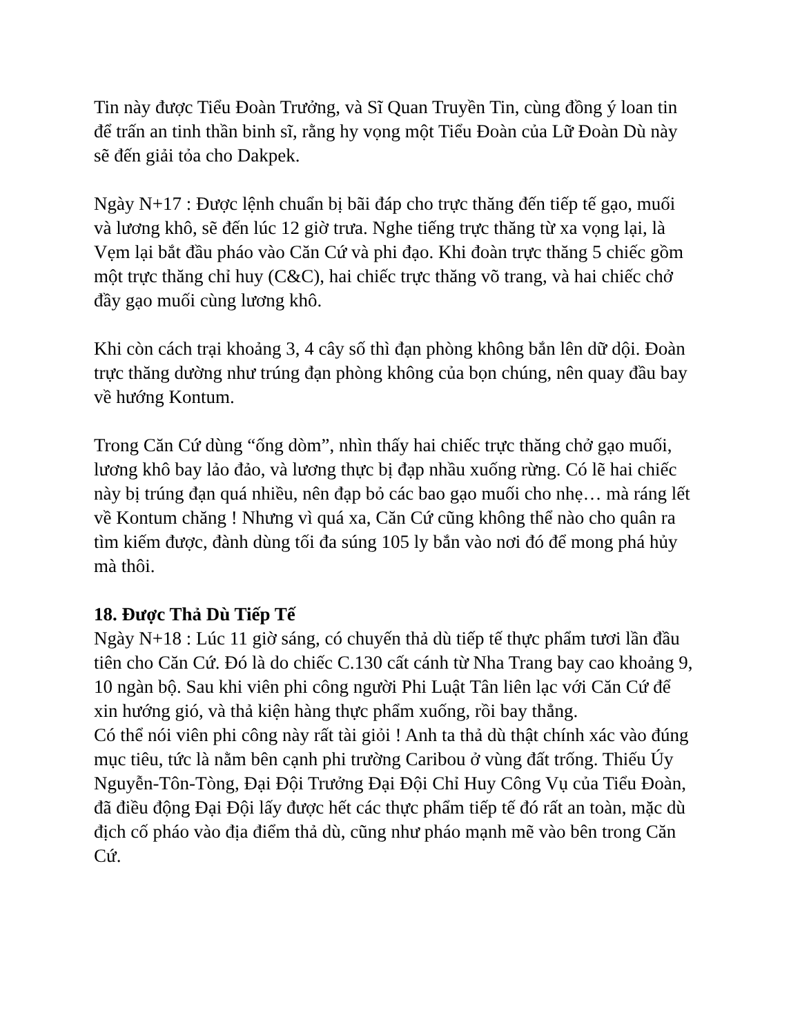Tin này được Tiểu Đoàn Trưởng, và Sĩ Quan Truyền Tin, cùng đồng ý loan tin để trấn an tinh thần binh sĩ, rằng hy vọng một Tiểu Đoàn của Lữ Đoàn Dù này sẽ đến giải tỏa cho Dakpek.
Ngày N+17 : Được lệnh chuẩn bị bãi đáp cho trực thăng đến tiếp tế gạo, muối và lương khô, sẽ đến lúc 12 giờ trưa. Nghe tiếng trực thăng từ xa vọng lại, là Vẹm lại bắt đầu pháo vào Căn Cứ và phi đạo. Khi đoàn trực thăng 5 chiếc gồm một trực thăng chỉ huy (C&C), hai chiếc trực thăng võ trang, và hai chiếc chở đầy gạo muối cùng lương khô.
Khi còn cách trại khoảng 3, 4 cây số thì đạn phòng không bắn lên dữ dội. Đoàn trực thăng dường như trúng đạn phòng không của bọn chúng, nên quay đầu bay về hướng Kontum.
Trong Căn Cứ dùng “ống dòm”, nhìn thấy hai chiếc trực thăng chở gạo muối, lương khô bay lảo đảo, và lương thực bị đạp nhầu xuống rừng. Có lẽ hai chiếc này bị trúng đạn quá nhiều, nên đạp bỏ các bao gạo muối cho nhẹ… mà ráng lết về Kontum chăng ! Nhưng vì quá xa, Căn Cứ cũng không thể nào cho quân ra tìm kiếm được, đành dùng tối đa súng 105 ly bắn vào nơi đó để mong phá hủy mà thôi.
18. Được Thả Dù Tiếp Tế
Ngày N+18 : Lúc 11 giờ sáng, có chuyến thả dù tiếp tế thực phẩm tươi lần đầu tiên cho Căn Cứ. Đó là do chiếc C.130 cất cánh từ Nha Trang bay cao khoảng 9, 10 ngàn bộ. Sau khi viên phi công người Phi Luật Tân liên lạc với Căn Cứ để xin hướng gió, và thả kiện hàng thực phẩm xuống, rồi bay thẳng.
Có thể nói viên phi công này rất tài giỏi ! Anh ta thả dù thật chính xác vào đúng mục tiêu, tức là nằm bên cạnh phi trường Caribou ở vùng đất trống. Thiếu Úy Nguyễn-Tôn-Tòng, Đại Đội Trưởng Đại Đội Chỉ Huy Công Vụ của Tiểu Đoàn, đã điều động Đại Đội lấy được hết các thực phẩm tiếp tế đó rất an toàn, mặc dù địch cố pháo vào địa điểm thả dù, cũng như pháo mạnh mẽ vào bên trong Căn Cứ.